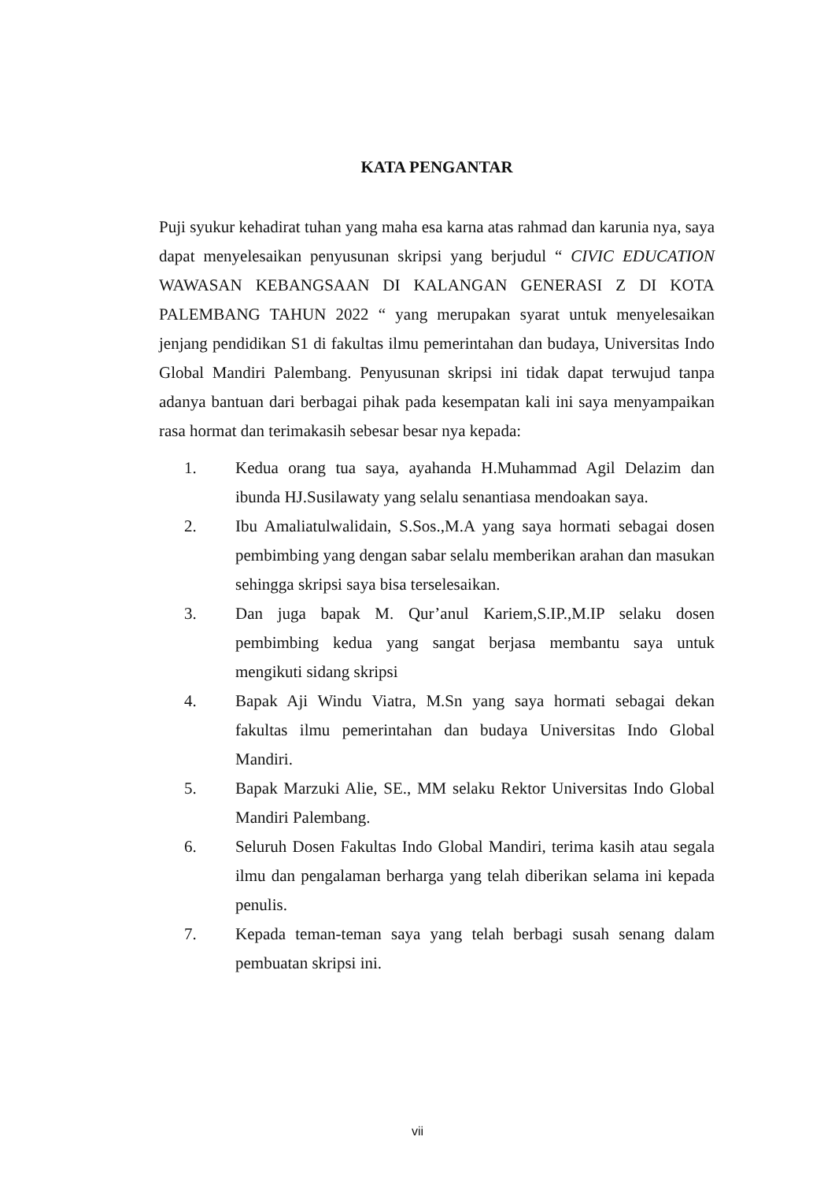KATA PENGANTAR
Puji syukur kehadirat tuhan yang maha esa karna atas rahmad dan karunia nya, saya dapat menyelesaikan penyusunan skripsi yang berjudul “ CIVIC EDUCATION WAWASAN KEBANGSAAN DI KALANGAN GENERASI Z DI KOTA PALEMBANG TAHUN 2022 “ yang merupakan syarat untuk menyelesaikan jenjang pendidikan S1 di fakultas ilmu pemerintahan dan budaya, Universitas Indo Global Mandiri Palembang. Penyusunan skripsi ini tidak dapat terwujud tanpa adanya bantuan dari berbagai pihak pada kesempatan kali ini saya menyampaikan rasa hormat dan terimakasih sebesar besar nya kepada:
1. Kedua orang tua saya, ayahanda H.Muhammad Agil Delazim dan ibunda HJ.Susilawaty yang selalu senantiasa mendoakan saya.
2. Ibu Amaliatulwalidain, S.Sos.,M.A yang saya hormati sebagai dosen pembimbing yang dengan sabar selalu memberikan arahan dan masukan sehingga skripsi saya bisa terselesaikan.
3. Dan juga bapak M. Qur’anul Kariem,S.IP.,M.IP selaku dosen pembimbing kedua yang sangat berjasa membantu saya untuk mengikuti sidang skripsi
4. Bapak Aji Windu Viatra, M.Sn yang saya hormati sebagai dekan fakultas ilmu pemerintahan dan budaya Universitas Indo Global Mandiri.
5. Bapak Marzuki Alie, SE., MM selaku Rektor Universitas Indo Global Mandiri Palembang.
6. Seluruh Dosen Fakultas Indo Global Mandiri, terima kasih atau segala ilmu dan pengalaman berharga yang telah diberikan selama ini kepada penulis.
7. Kepada teman-teman saya yang telah berbagi susah senang dalam pembuatan skripsi ini.
vii